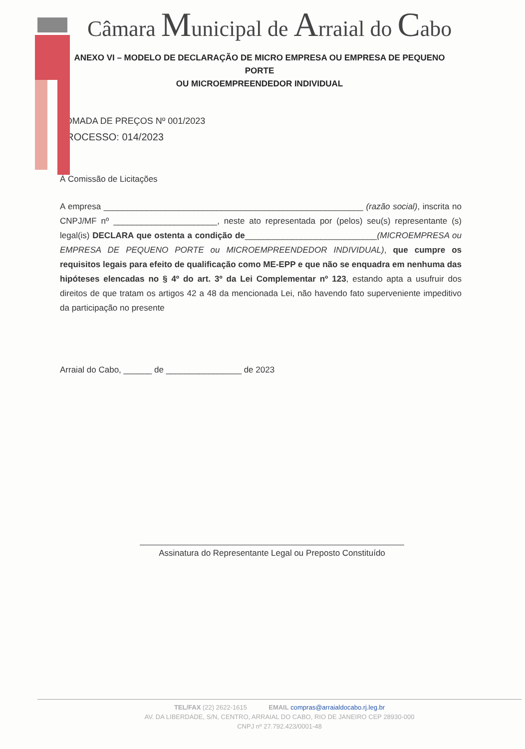Câmara Municipal de Arraial do Cabo
ANEXO VI – MODELO DE DECLARAÇÃO DE MICRO EMPRESA OU EMPRESA DE PEQUENO PORTE
OU MICROEMPREENDEDOR INDIVIDUAL
TOMADA DE PREÇOS Nº 001/2023
PROCESSO: 014/2023
À Comissão de Licitações
A empresa _______________________________________________________ (razão social), inscrita no CNPJ/MF nº ______________________, neste ato representada por (pelos) seu(s) representante (s) legal(is) DECLARA que ostenta a condição de____________________________(MICROEMPRESA ou EMPRESA DE PEQUENO PORTE ou MICROEMPREENDEDOR INDIVIDUAL), que cumpre os requisitos legais para efeito de qualificação como ME-EPP e que não se enquadra em nenhuma das hipóteses elencadas no § 4º do art. 3º da Lei Complementar nº 123, estando apta a usufruir dos direitos de que tratam os artigos 42 a 48 da mencionada Lei, não havendo fato superveniente impeditivo da participação no presente
Arraial do Cabo, ______ de ________________ de 2023
Assinatura do Representante Legal ou Preposto Constituído
TEL/FAX (22) 2622-1615 EMAIL compras@arraialdocabo.rj.leg.br
AV. DA LIBERDADE, S/N, CENTRO, ARRAIAL DO CABO, RIO DE JANEIRO CEP 28930-000
CNPJ nº 27.792.423/0001-48